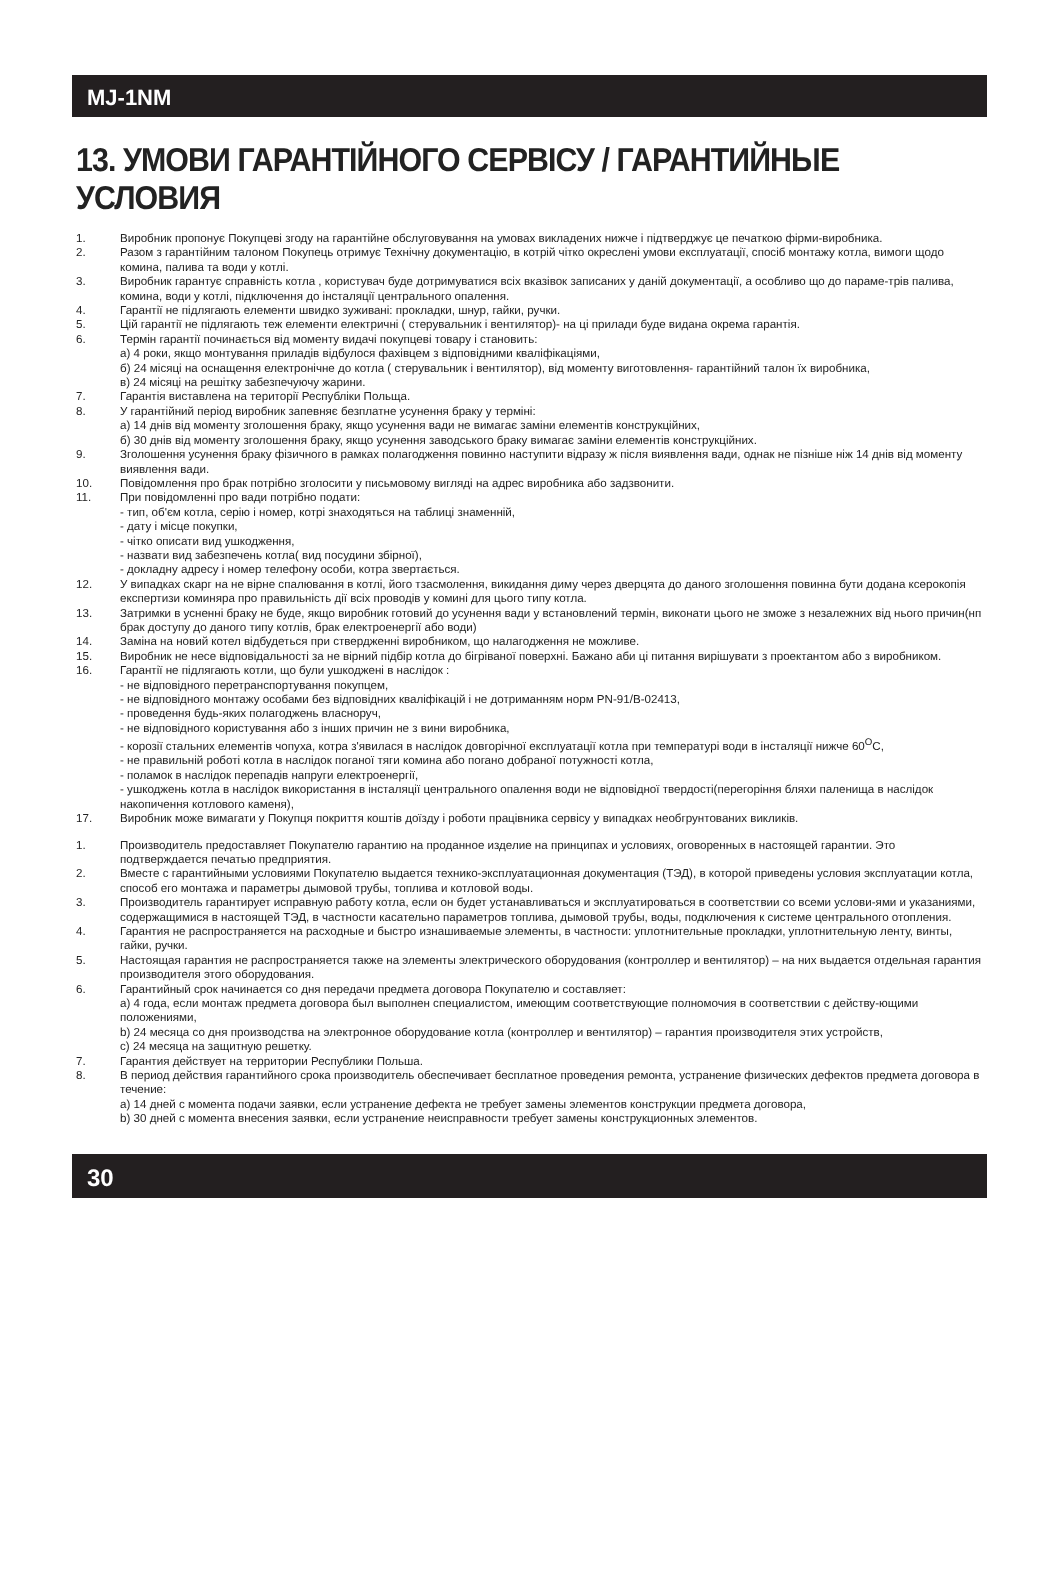MJ-1NM
13. УМОВИ ГАРАНТІЙНОГО СЕРВІСУ / ГАРАНТИЙНЫЕ УСЛОВИЯ
1. Виробник пропонує Покупцеві згоду на гарантійне обслуговування на умовах викладених нижче і підтверджує це печаткою фірми-виробника.
2. Разом з гарантійним талоном Покупець отримує Технічну документацію, в котрій чітко окреслені умови експлуатації, спосіб монтажу котла, вимоги щодо комина, палива та води у котлі.
3. Виробник гарантує справність котла , користувач буде дотримуватися всіх вказівок записаних у даній документації, а особливо що до параме-трів палива, комина, води у котлі, підключення до інсталяції центрального опалення.
4. Гарантії не підлягають елементи швидко зуживані: прокладки, шнур, гайки, ручки.
5. Цій гарантії не підлягають теж елементи електричні ( стерувальник і вентилятор)- на ці прилади буде видана окрема гарантія.
6. Термін гарантії починається від моменту видачі покупцеві товару і становить:
а) 4 роки, якщо монтування приладів відбулося фахівцем з відповідними кваліфікаціями,
б) 24 місяці на оснащення електронічне до котла ( стерувальник і вентилятор), від моменту виготовлення- гарантійний талон їх виробника,
в) 24 місяці на решітку забезпечуючу жарини.
7. Гарантія виставлена на території Республіки Польща.
8. У гарантійний період виробник запевняє безплатне усунення браку у терміні:
а) 14 днів від моменту зголошення браку, якщо усунення вади не вимагає заміни елементів конструкційних,
б) 30 днів від моменту зголошення браку, якщо усунення заводського браку вимагає заміни елементів конструкційних.
9. Зголошення усунення браку фізичного в рамках полагодження повинно наступити відразу ж після виявлення вади, однак не пізніше ніж 14 днів від моменту виявлення вади.
10. Повідомлення про брак потрібно зголосити у письмовому вигляді на адрес виробника або задзвонити.
11. При повідомленні про вади потрібно подати:
- тип, об'єм котла, серію і номер, котрі знаходяться на таблиці знаменній,
- дату і місце покупки,
- чітко описати вид ушкодження,
- назвати вид забезпечень котла( вид посудини збірної),
- докладну адресу і номер телефону особи, котра звертається.
12. У випадках скарг на не вірне спалювання в котлі, його тзасмолення, викидання диму через дверцята до даного зголошення повинна бути додана ксерокопія експертизи коминяра про правильність дії всіх проводів у комині для цього типу котла.
13. Затримки в усненні браку не буде, якщо виробник готовий до усунення вади у встановлений термін, виконати цього не зможе з незалежних від нього причин(нп брак доступу до даного типу котлів, брак електроенергії або води)
14. Заміна на новий котел відбудеться при ствердженні виробником, що налагодження не можливе.
15. Виробник не несе відповідальності за не вірний підбір котла до бігріваної поверхні. Бажано аби ці питання вирішувати з проектантом або з виробником.
16. Гарантії не підлягають котли, що були ушкоджені в наслідок :
- не відповідного перетранспортування покупцем,
- не відповідного монтажу особами без відповідних кваліфікацій і не дотриманням норм PN-91/B-02413,
- проведення будь-яких полагоджень власноруч,
- не відповідного користування або з інших причин не з вини виробника,
- корозії стальних елементів чопуха, котра з'явилася в наслідок довгорічної експлуатації котла при температурі води в інсталяції нижче 60<sup>O</sup>C,
- не правильній роботі котла в наслідок поганої тяги комина або погано добраної потужності котла,
- поламок в наслідок перепадів напруги електроенергії,
- ушкоджень котла в наслідок використання в інсталяції центрального опалення води не відповідної твердості(перегоріння бляхи паленища в наслідок накопичення котлового каменя),
17. Виробник може вимагати у Покупця покриття коштів доїзду і роботи працівника сервісу у випадках необгрунтованих викликів.
1. Производитель предоставляет Покупателю гарантию на проданное изделие на принципах и условиях, оговоренных в настоящей гарантии. Это подтверждается печатью предприятия.
2. Вместе с гарантийными условиями Покупателю выдается технико-эксплуатационная документация (ТЭД), в которой приведены условия эксплуатации котла, способ его монтажа и параметры дымовой трубы, топлива и котловой воды.
3. Производитель гарантирует исправную работу котла, если он будет устанавливаться и эксплуатироваться в соответствии со всеми услови-ями и указаниями, содержащимися в настоящей ТЭД, в частности касательно параметров топлива, дымовой трубы, воды, подключения к системе центрального отопления.
4. Гарантия не распространяется на расходные и быстро изнашиваемые элементы, в частности: уплотнительные прокладки, уплотнительную ленту, винты, гайки, ручки.
5. Настоящая гарантия не распространяется также на элементы электрического оборудования (контроллер и вентилятор) – на них выдается отдельная гарантия производителя этого оборудования.
6. Гарантийный срок начинается со дня передачи предмета договора Покупателю и составляет:
а) 4 года, если монтаж предмета договора был выполнен специалистом, имеющим соответствующие полномочия в соответствии с действу-ющими положениями,
b) 24 месяца со дня производства на электронное оборудование котла (контроллер и вентилятор) – гарантия производителя этих устройств,
c) 24 месяца на защитную решетку.
7. Гарантия действует на территории Республики Польша.
8. В период действия гарантийного срока производитель обеспечивает бесплатное проведения ремонта, устранение физических дефектов предмета договора в течение:
а) 14 дней с момента подачи заявки, если устранение дефекта не требует замены элементов конструкции предмета договора,
b) 30 дней с момента внесения заявки, если устранение неисправности требует замены конструкционных элементов.
30